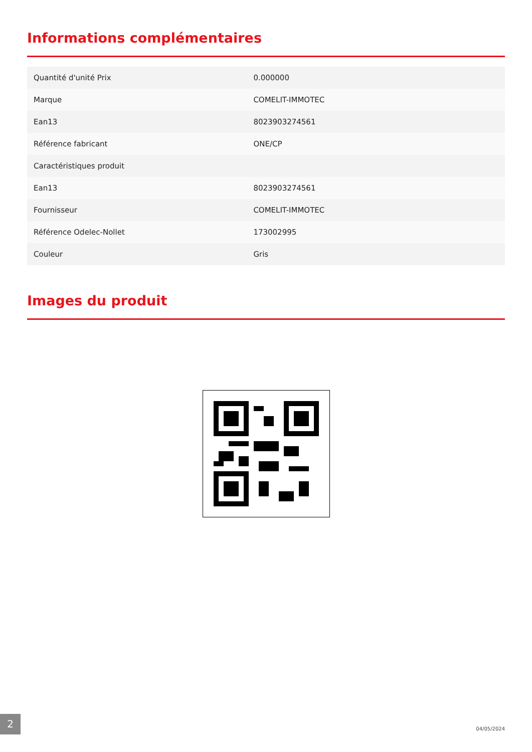Informations complémentaires
| Quantité d'unité Prix | 0.000000 |
| Marque | COMELIT-IMMOTEC |
| Ean13 | 8023903274561 |
| Référence fabricant | ONE/CP |
| Caractéristiques produit | |
| Ean13 | 8023903274561 |
| Fournisseur | COMELIT-IMMOTEC |
| Référence Odelec-Nollet | 173002995 |
| Couleur | Gris |
Images du produit
2
04/05/2024